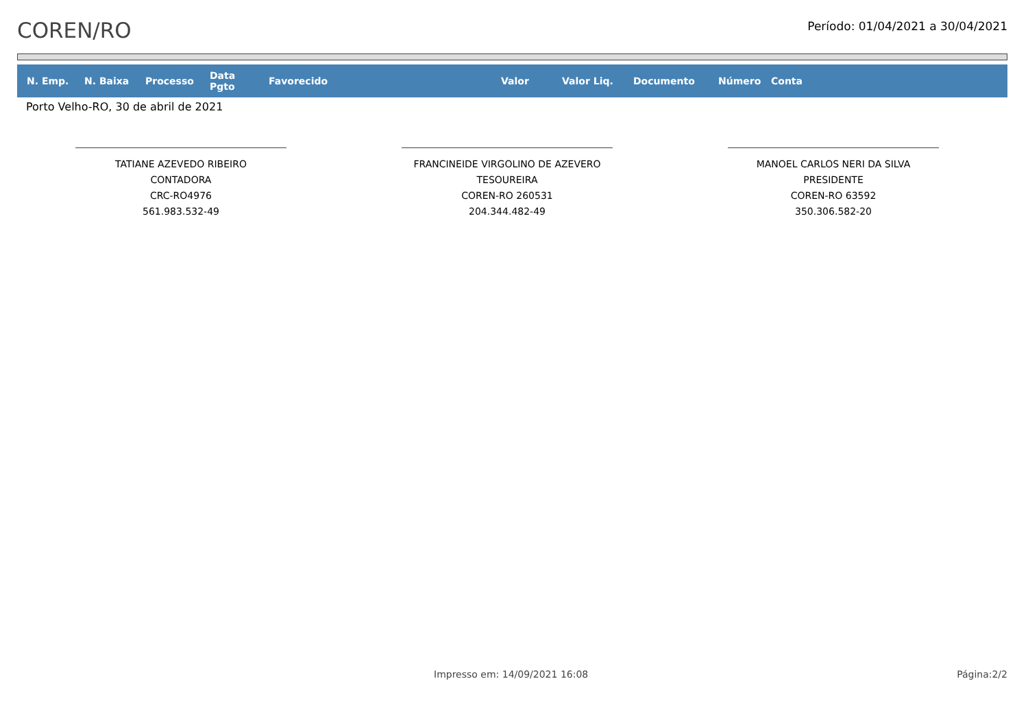COREN/RO
Período: 01/04/2021 a 30/04/2021
| N. Emp. | N. Baixa | Processo | Data Pgto | Favorecido | Valor | Valor Liq. | Documento | Número | Conta |
| --- | --- | --- | --- | --- | --- | --- | --- | --- | --- |
Porto Velho-RO, 30 de abril de 2021
TATIANE AZEVEDO RIBEIRO
CONTADORA
CRC-RO4976
561.983.532-49
FRANCINEIDE VIRGOLINO DE AZEVERO
TESOUREIRA
COREN-RO 260531
204.344.482-49
MANOEL CARLOS NERI DA SILVA
PRESIDENTE
COREN-RO 63592
350.306.582-20
Impresso em: 14/09/2021 16:08 Página:2/2